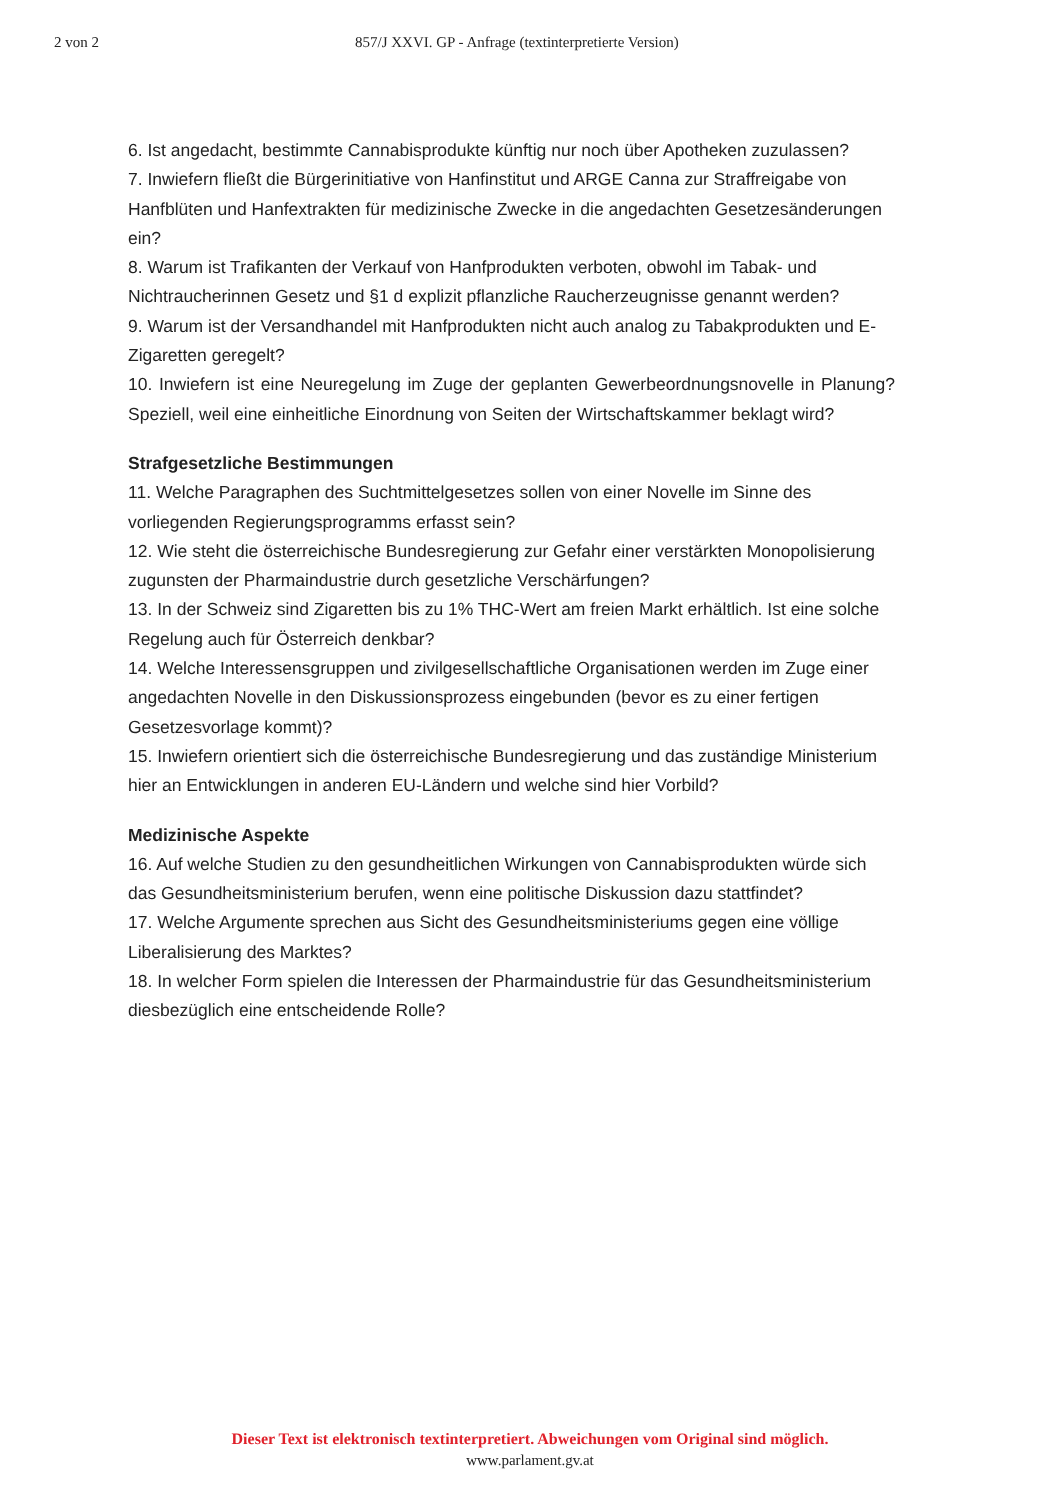2 von 2 857/J XXVI. GP - Anfrage (textinterpretierte Version)
6. Ist angedacht, bestimmte Cannabisprodukte künftig nur noch über Apotheken zuzulassen?
7. Inwiefern fließt die Bürgerinitiative von Hanfinstitut und ARGE Canna zur Straffreigabe von Hanfblüten und Hanfextrakten für medizinische Zwecke in die angedachten Gesetzesänderungen ein?
8. Warum ist Trafikanten der Verkauf von Hanfprodukten verboten, obwohl im Tabak- und Nichtraucherinnen Gesetz und §1 d explizit pflanzliche Raucherzeugnisse genannt werden?
9. Warum ist der Versandhandel mit Hanfprodukten nicht auch analog zu Tabakprodukten und E-Zigaretten geregelt?
10. Inwiefern ist eine Neuregelung im Zuge der geplanten Gewerbeordnungsnovelle in Planung? Speziell, weil eine einheitliche Einordnung von Seiten der Wirtschaftskammer beklagt wird?
Strafgesetzliche Bestimmungen
11. Welche Paragraphen des Suchtmittelgesetzes sollen von einer Novelle im Sinne des vorliegenden Regierungsprogramms erfasst sein?
12. Wie steht die österreichische Bundesregierung zur Gefahr einer verstärkten Monopolisierung zugunsten der Pharmaindustrie durch gesetzliche Verschärfungen?
13. In der Schweiz sind Zigaretten bis zu 1% THC-Wert am freien Markt erhältlich. Ist eine solche Regelung auch für Österreich denkbar?
14. Welche Interessensgruppen und zivilgesellschaftliche Organisationen werden im Zuge einer angedachten Novelle in den Diskussionsprozess eingebunden (bevor es zu einer fertigen Gesetzesvorlage kommt)?
15. Inwiefern orientiert sich die österreichische Bundesregierung und das zuständige Ministerium hier an Entwicklungen in anderen EU-Ländern und welche sind hier Vorbild?
Medizinische Aspekte
16. Auf welche Studien zu den gesundheitlichen Wirkungen von Cannabisprodukten würde sich das Gesundheitsministerium berufen, wenn eine politische Diskussion dazu stattfindet?
17. Welche Argumente sprechen aus Sicht des Gesundheitsministeriums gegen eine völlige Liberalisierung des Marktes?
18. In welcher Form spielen die Interessen der Pharmaindustrie für das Gesundheitsministerium diesbezüglich eine entscheidende Rolle?
Dieser Text ist elektronisch textinterpretiert. Abweichungen vom Original sind möglich.
www.parlament.gv.at